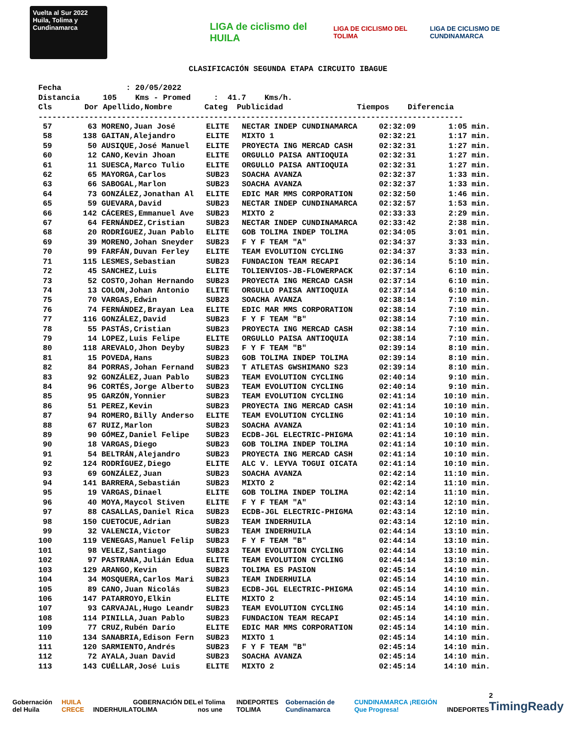Vuelta al Sur 2022 Huila, Tolima y Cundinamarca
LIGA de ciclismo del HUILA
LIGA DE CICLISMO DEL TOLIMA
LIGA DE CICLISMO DE CUNDINAMARCA
CLASIFICACIÓN SEGUNDA ETAPA CIRCUITO IBAGUE
Fecha : 20/05/2022 Distancia 105 Kms - Promed : 41.7 Kms/h. Cls Dor Apellido,Nombre Categ Publicidad Tiempos Diferencia --------------------------------------------------------------------------------------------
| 57 | 63 | MORENO,Juan José | ELITE | NECTAR INDEP CUNDINAMARCA | 02:32:09 | 1:05 min. |
| 58 | 138 | GAITAN,Alejandro | ELITE | MIXTO 1 | 02:32:21 | 1:17 min. |
| 59 | 50 | AUSIQUE,José Manuel | ELITE | PROYECTA ING MERCAD CASH | 02:32:31 | 1:27 min. |
| 60 | 12 | CANO,Kevin Jhoan | ELITE | ORGULLO PAISA ANTIOQUIA | 02:32:31 | 1:27 min. |
| 61 | 11 | SUESCA,Marco Tulio | ELITE | ORGULLO PAISA ANTIOQUIA | 02:32:31 | 1:27 min. |
| 62 | 65 | MAYORGA,Carlos | SUB23 | SOACHA AVANZA | 02:32:37 | 1:33 min. |
| 63 | 66 | SABOGAL,Marlon | SUB23 | SOACHA AVANZA | 02:32:37 | 1:33 min. |
| 64 | 73 | GONZÁLEZ,Jonathan Al | ELITE | EDIC MAR MMS CORPORATION | 02:32:50 | 1:46 min. |
| 65 | 59 | GUEVARA,David | SUB23 | NECTAR INDEP CUNDINAMARCA | 02:32:57 | 1:53 min. |
| 66 | 142 | CÁCERES,Emmanuel Ave | SUB23 | MIXTO 2 | 02:33:33 | 2:29 min. |
| 67 | 64 | FERNÁNDEZ,Cristian | SUB23 | NECTAR INDEP CUNDINAMARCA | 02:33:42 | 2:38 min. |
| 68 | 20 | RODRÍGUEZ,Juan Pablo | ELITE | GOB TOLIMA INDEP TOLIMA | 02:34:05 | 3:01 min. |
| 69 | 39 | MORENO,Johan Sneyder | SUB23 | F Y F TEAM "A" | 02:34:37 | 3:33 min. |
| 70 | 99 | FARFÁN,Duvan Ferley | ELITE | TEAM EVOLUTION CYCLING | 02:34:37 | 3:33 min. |
| 71 | 115 | LESMES,Sebastian | SUB23 | FUNDACION TEAM RECAPI | 02:36:14 | 5:10 min. |
| 72 | 45 | SANCHEZ,Luis | ELITE | TOLIENVIOS-JB-FLOWERPACK | 02:37:14 | 6:10 min. |
| 73 | 52 | COSTO,Johan Hernando | SUB23 | PROYECTA ING MERCAD CASH | 02:37:14 | 6:10 min. |
| 74 | 13 | COLON,Johan Antonio | ELITE | ORGULLO PAISA ANTIOQUIA | 02:37:14 | 6:10 min. |
| 75 | 70 | VARGAS,Edwin | SUB23 | SOACHA AVANZA | 02:38:14 | 7:10 min. |
| 76 | 74 | FERNÁNDEZ,Brayan Lea | ELITE | EDIC MAR MMS CORPORATION | 02:38:14 | 7:10 min. |
| 77 | 116 | GONZÁLEZ,David | SUB23 | F Y F TEAM "B" | 02:38:14 | 7:10 min. |
| 78 | 55 | PASTÁS,Cristian | SUB23 | PROYECTA ING MERCAD CASH | 02:38:14 | 7:10 min. |
| 79 | 14 | LOPEZ,Luis Felipe | ELITE | ORGULLO PAISA ANTIOQUIA | 02:38:14 | 7:10 min. |
| 80 | 118 | AREVALO,Jhon Deyby | SUB23 | F Y F TEAM "B" | 02:39:14 | 8:10 min. |
| 81 | 15 | POVEDA,Hans | SUB23 | GOB TOLIMA INDEP TOLIMA | 02:39:14 | 8:10 min. |
| 82 | 84 | PORRAS,Johan Fernand | SUB23 | T ATLETAS GWSHIMANO S23 | 02:39:14 | 8:10 min. |
| 83 | 92 | GONZÁLEZ,Juan Pablo | SUB23 | TEAM EVOLUTION CYCLING | 02:40:14 | 9:10 min. |
| 84 | 96 | CORTÉS,Jorge Alberto | SUB23 | TEAM EVOLUTION CYCLING | 02:40:14 | 9:10 min. |
| 85 | 95 | GARZÓN,Yonnier | SUB23 | TEAM EVOLUTION CYCLING | 02:41:14 | 10:10 min. |
| 86 | 51 | PEREZ,Kevin | SUB23 | PROYECTA ING MERCAD CASH | 02:41:14 | 10:10 min. |
| 87 | 94 | ROMERO,Billy Anderso | ELITE | TEAM EVOLUTION CYCLING | 02:41:14 | 10:10 min. |
| 88 | 67 | RUIZ,Marlon | SUB23 | SOACHA AVANZA | 02:41:14 | 10:10 min. |
| 89 | 90 | GÓMEZ,Daniel Felipe | SUB23 | ECDB-JGL ELECTRIC-PHIGMA | 02:41:14 | 10:10 min. |
| 90 | 18 | VARGAS,Diego | SUB23 | GOB TOLIMA INDEP TOLIMA | 02:41:14 | 10:10 min. |
| 91 | 54 | BELTRÁN,Alejandro | SUB23 | PROYECTA ING MERCAD CASH | 02:41:14 | 10:10 min. |
| 92 | 124 | RODRÍGUEZ,Diego | ELITE | ALC V. LEYVA TOGUI OICATA | 02:41:14 | 10:10 min. |
| 93 | 69 | GONZÁLEZ,Juan | SUB23 | SOACHA AVANZA | 02:42:14 | 11:10 min. |
| 94 | 141 | BARRERA,Sebastián | SUB23 | MIXTO 2 | 02:42:14 | 11:10 min. |
| 95 | 19 | VARGAS,Dinael | ELITE | GOB TOLIMA INDEP TOLIMA | 02:42:14 | 11:10 min. |
| 96 | 40 | MOYA,Maycol Stiven | ELITE | F Y F TEAM "A" | 02:43:14 | 12:10 min. |
| 97 | 88 | CASALLAS,Daniel Rica | SUB23 | ECDB-JGL ELECTRIC-PHIGMA | 02:43:14 | 12:10 min. |
| 98 | 150 | CUETOCUE,Adrian | SUB23 | TEAM INDERHUILA | 02:43:14 | 12:10 min. |
| 99 | 32 | VALENCIA,Victor | SUB23 | TEAM INDERHUILA | 02:44:14 | 13:10 min. |
| 100 | 119 | VENEGAS,Manuel Felip | SUB23 | F Y F TEAM "B" | 02:44:14 | 13:10 min. |
| 101 | 98 | VELEZ,Santiago | SUB23 | TEAM EVOLUTION CYCLING | 02:44:14 | 13:10 min. |
| 102 | 97 | PASTRANA,Julián Edua | ELITE | TEAM EVOLUTION CYCLING | 02:44:14 | 13:10 min. |
| 103 | 129 | ARANGO,Kevin | SUB23 | TOLIMA ES PASION | 02:45:14 | 14:10 min. |
| 104 | 34 | MOSQUERA,Carlos Mari | SUB23 | TEAM INDERHUILA | 02:45:14 | 14:10 min. |
| 105 | 89 | CANO,Juan Nicolás | SUB23 | ECDB-JGL ELECTRIC-PHIGMA | 02:45:14 | 14:10 min. |
| 106 | 147 | PATARROYO,Elkin | ELITE | MIXTO 2 | 02:45:14 | 14:10 min. |
| 107 | 93 | CARVAJAL,Hugo Leandr | SUB23 | TEAM EVOLUTION CYCLING | 02:45:14 | 14:10 min. |
| 108 | 114 | PINILLA,Juan Pablo | SUB23 | FUNDACION TEAM RECAPI | 02:45:14 | 14:10 min. |
| 109 | 77 | CRUZ,Rubén Darío | ELITE | EDIC MAR MMS CORPORATION | 02:45:14 | 14:10 min. |
| 110 | 134 | SANABRIA,Edison Fern | SUB23 | MIXTO 1 | 02:45:14 | 14:10 min. |
| 111 | 120 | SARMIENTO,Andrés | SUB23 | F Y F TEAM "B" | 02:45:14 | 14:10 min. |
| 112 | 72 | AYALA,Juan David | SUB23 | SOACHA AVANZA | 02:45:14 | 14:10 min. |
| 113 | 143 | CUÉLLAR,José Luis | ELITE | MIXTO 2 | 02:45:14 | 14:10 min. |
Gobernación del Huila HUILA CRECE INDERHUILA GOBERNACIÓN DEL TOLIMA el Tolima nos une INDEPORTES TOLIMA Gobernación de Cundinamarca CUNDINAMARCA ¡REGIÓN Que Progresa! INDEPORTES 2
TimingReady